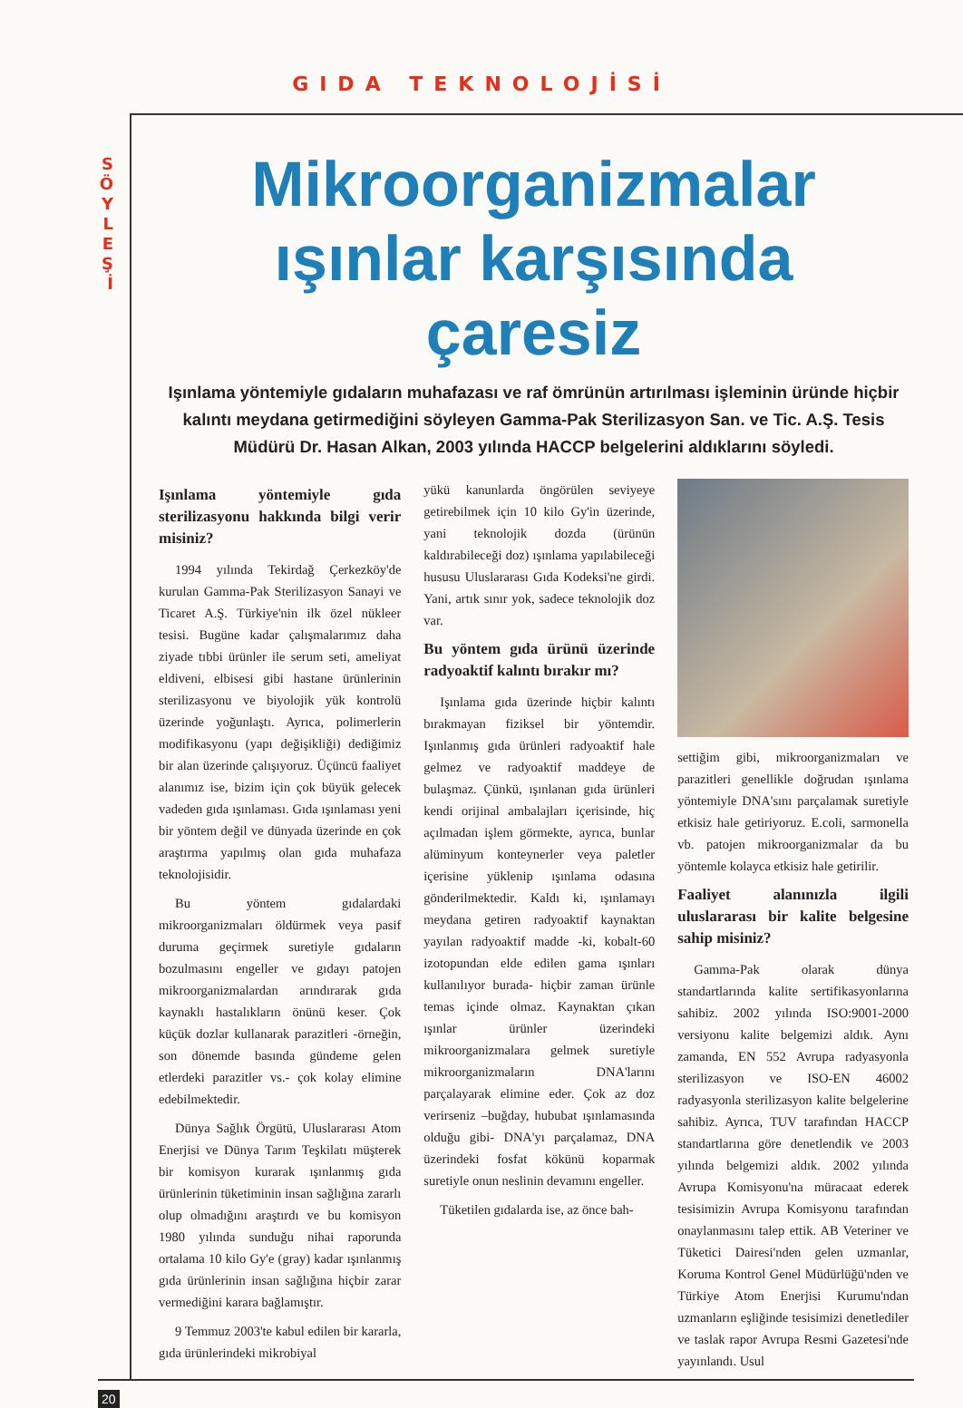GIDA TEKNOLOJİSİ
S
Ö
Y
L
E
Ş
İ
Mikroorganizmalar
ışınlar karşısında çaresiz
Işınlama yöntemiyle gıdaların muhafazası ve raf ömrünün artırılması işleminin üründe hiçbir kalıntı meydana getirmediğini söyleyen Gamma-Pak Sterilizasyon San. ve Tic. A.Ş. Tesis Müdürü Dr. Hasan Alkan, 2003 yılında HACCP belgelerini aldıklarını söyledi.
Işınlama yöntemiyle gıda sterilizasyonu hakkında bilgi verir misiniz?
1994 yılında Tekirdağ Çerkezköy'de kurulan Gamma-Pak Sterilizasyon Sanayi ve Ticaret A.Ş. Türkiye'nin ilk özel nükleer tesisi. Bugüne kadar çalışmalarımız daha ziyade tıbbi ürünler ile serum seti, ameliyat eldiveni, elbisesi gibi hastane ürünlerinin sterilizasyonu ve biyolojik yük kontrolü üzerinde yoğunlaştı. Ayrıca, polimerlerin modifikasyonu (yapı değişikliği) dediğimiz bir alan üzerinde çalışıyoruz. Üçüncü faaliyet alanımız ise, bizim için çok büyük gelecek vadeden gıda ışınlaması. Gıda ışınlaması yeni bir yöntem değil ve dünyada üzerinde en çok araştırma yapılmış olan gıda muhafaza teknolojisidir.
Bu yöntem gıdalardaki mikroorganizmaları öldürmek veya pasif duruma geçirmek suretiyle gıdaların bozulmasını engeller ve gıdayı patojen mikroorganizmalardan arındırarak gıda kaynaklı hastalıkların önünü keser. Çok küçük dozlar kullanarak parazitleri -örneğin, son dönemde basında gündeme gelen etlerdeki parazitler vs.- çok kolay elimine edebilmektedir.
Dünya Sağlık Örgütü, Uluslararası Atom Enerjisi ve Dünya Tarım Teşkilatı müşterek bir komisyon kurarak ışınlanmış gıda ürünlerinin tüketiminin insan sağlığına zararlı olup olmadığını araştırdı ve bu komisyon 1980 yılında sunduğu nihai raporunda ortalama 10 kilo Gy'e (gray) kadar ışınlanmış gıda ürünlerinin insan sağlığına hiçbir zarar vermediğini karara bağlamıştır.
9 Temmuz 2003'te kabul edilen bir kararla, gıda ürünlerindeki mikrobiyal
yükü kanunlarda öngörülen seviyeye getirebilmek için 10 kilo Gy'in üzerinde, yani teknolojik dozda (ürünün kaldırabileceği doz) ışınlama yapılabileceği hususu Uluslararası Gıda Kodeksi'ne girdi. Yani, artık sınır yok, sadece teknolojik doz var.
Bu yöntem gıda ürünü üzerinde radyoaktif kalıntı bırakır mı?
Işınlama gıda üzerinde hiçbir kalıntı bırakmayan fiziksel bir yöntemdir. Işınlanmış gıda ürünleri radyoaktif hale gelmez ve radyoaktif maddeye de bulaşmaz. Çünkü, ışınlanan gıda ürünleri kendi orijinal ambalajları içerisinde, hiç açılmadan işlem görmekte, ayrıca, bunlar alüminyum konteynerler veya paletler içerisine yüklenip ışınlama odasına gönderilmektedir. Kaldı ki, ışınlamayı meydana getiren radyoaktif kaynaktan yayılan radyoaktif madde -ki, kobalt-60 izotopundan elde edilen gama ışınları kullanılıyor burada- hiçbir zaman ürünle temas içinde olmaz. Kaynaktan çıkan ışınlar ürünler üzerindeki mikroorganizmalara gelmek suretiyle mikroorganizmaların DNA'larını parçalayarak elimine eder. Çok az doz verirseniz –buğday, hububat ışınlamasında olduğu gibi- DNA'yı parçalamaz, DNA üzerindeki fosfat kökünü koparmak suretiyle onun neslinin devamını engeller.
Tüketilen gıdalarda ise, az önce bah-
settiğim gibi, mikroorganizmaları ve parazitleri genellikle doğrudan ışınlama yöntemiyle DNA'sını parçalamak suretiyle etkisiz hale getiriyoruz. E.coli, sarmonella vb. patojen mikroorganizmalar da bu yöntemle kolayca etkisiz hale getirilir.
Faaliyet alanınızla ilgili uluslararası bir kalite belgesine sahip misiniz?
Gamma-Pak olarak dünya standartlarında kalite sertifikasyonlarına sahibiz. 2002 yılında ISO:9001-2000 versiyonu kalite belgemizi aldık. Aynı zamanda, EN 552 Avrupa radyasyonla sterilizasyon ve ISO-EN 46002 radyasyonla sterilizasyon kalite belgelerine sahibiz. Ayrıca, TUV tarafından HACCP standartlarına göre denetlendik ve 2003 yılında belgemizi aldık. 2002 yılında Avrupa Komisyonu'na müracaat ederek tesisimizin Avrupa Komisyonu tarafından onaylanmasını talep ettik. AB Veteriner ve Tüketici Dairesi'nden gelen uzmanlar, Koruma Kontrol Genel Müdürlüğü'nden ve Türkiye Atom Enerjisi Kurumu'ndan uzmanların eşliğinde tesisimizi denetlediler ve taslak rapor Avrupa Resmi Gazetesi'nde yayınlandı. Usul
20